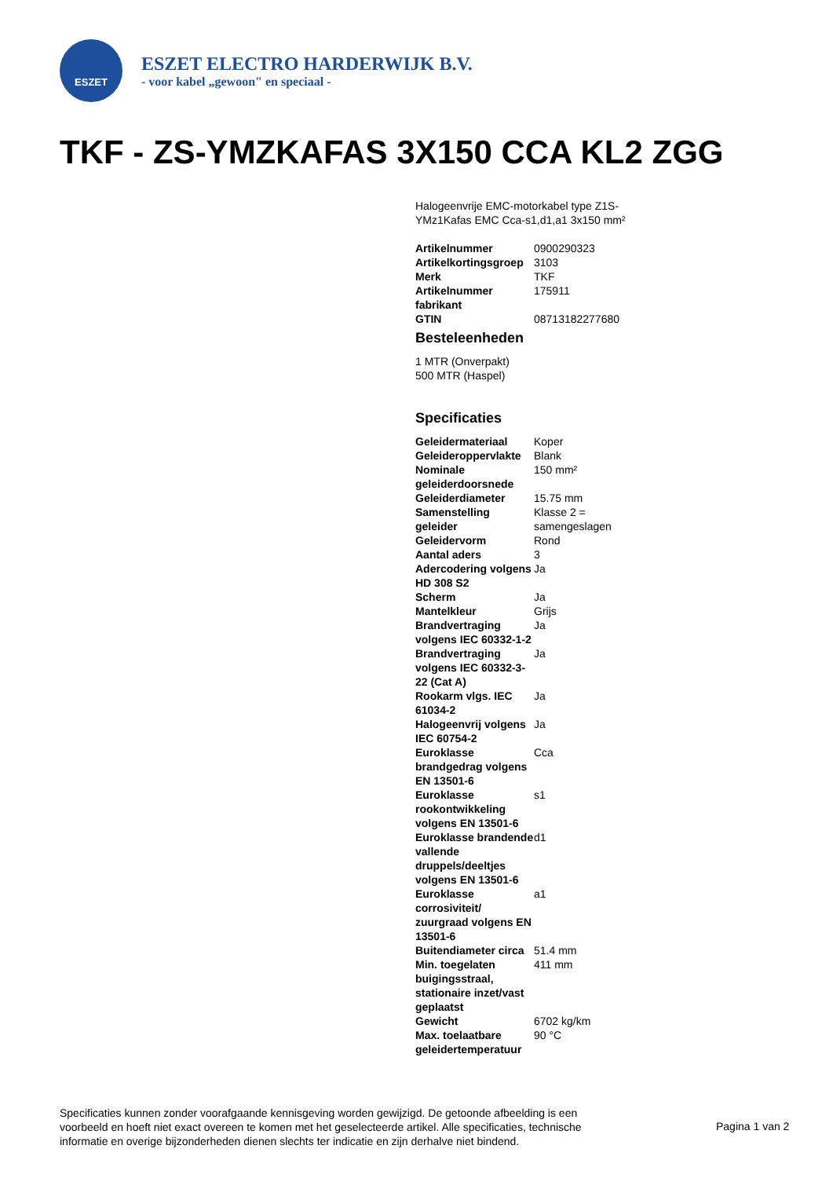ESZET
ESZET ELECTRO HARDERWIJK B.V.
- voor kabel „gewoon" en speciaal -
TKF - ZS-YMZKAFAS 3X150 CCA KL2 ZGG
Halogeenvrije EMC-motorkabel type Z1S-YMz1Kafas EMC Cca-s1,d1,a1 3x150 mm²
| Artikelnummer | 0900290323 |
| Artikelkortingsgroep | 3103 |
| Merk | TKF |
| Artikelnummer fabrikant | 175911 |
| GTIN | 08713182277680 |
Besteleenheden
1 MTR (Onverpakt)
500 MTR (Haspel)
Specificaties
| Geleidermateriaal | Koper |
| Geleideroppervlakte | Blank |
| Nominale geleiderdoorsnede | 150 mm² |
| Geleiderdiameter | 15.75 mm |
| Samenstelling geleider | Klasse 2 = samengeslagen |
| Geleidervorm | Rond |
| Aantal aders | 3 |
| Adercodering volgens HD 308 S2 | Ja |
| Scherm | Ja |
| Mantelkleur | Grijs |
| Brandvertraging volgens IEC 60332-1-2 | Ja |
| Brandvertraging volgens IEC 60332-3-22 (Cat A) | Ja |
| Rookarm vlgs. IEC 61034-2 | Ja |
| Halogeenvrij volgens IEC 60754-2 | Ja |
| Euroklasse brandgedrag volgens EN 13501-6 | Cca |
| Euroklasse rookontwikkeling volgens EN 13501-6 | s1 |
| Euroklasse brandende vallende druppels/deeltjes volgens EN 13501-6 | d1 |
| Euroklasse corrosiviteit/ zuurgraad volgens EN 13501-6 | a1 |
| Buitendiameter circa | 51.4 mm |
| Min. toegelaten buigingsstraal, stationaire inzet/vast geplaatst | 411 mm |
| Gewicht | 6702 kg/km |
| Max. toelaatbare geleidertemperatuur | 90 °C |
Specificaties kunnen zonder voorafgaande kennisgeving worden gewijzigd. De getoonde afbeelding is een voorbeeld en hoeft niet exact overeen te komen met het geselecteerde artikel. Alle specificaties, technische informatie en overige bijzonderheden dienen slechts ter indicatie en zijn derhalve niet bindend.
Pagina 1 van 2